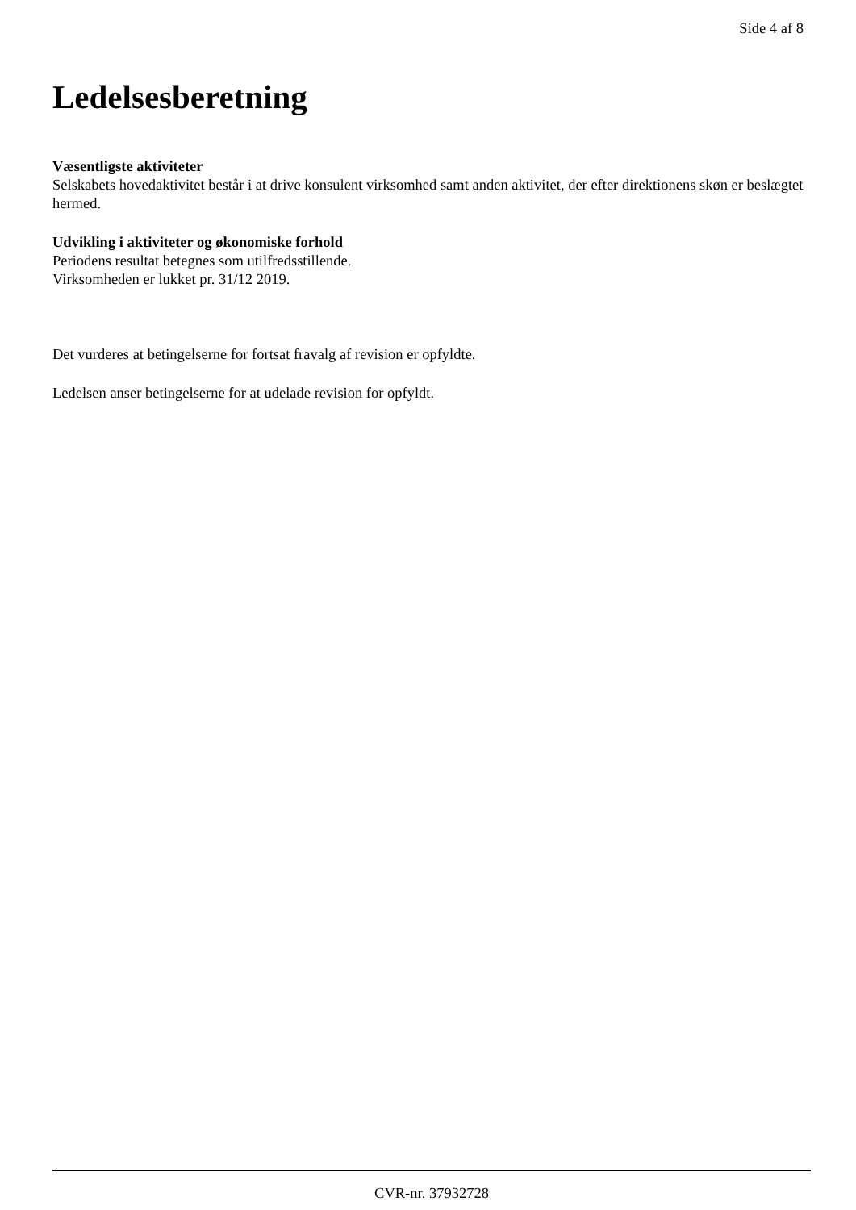Side 4 af 8
Ledelsesberetning
Væsentligste aktiviteter
Selskabets hovedaktivitet består i at drive konsulent virksomhed samt anden aktivitet, der efter direktionens skøn er beslægtet hermed.
Udvikling i aktiviteter og økonomiske forhold
Periodens resultat betegnes som utilfredsstillende.
Virksomheden er lukket pr. 31/12 2019.
Det vurderes at betingelserne for fortsat fravalg af revision er opfyldte.
Ledelsen anser betingelserne for at udelade revision for opfyldt.
CVR-nr. 37932728